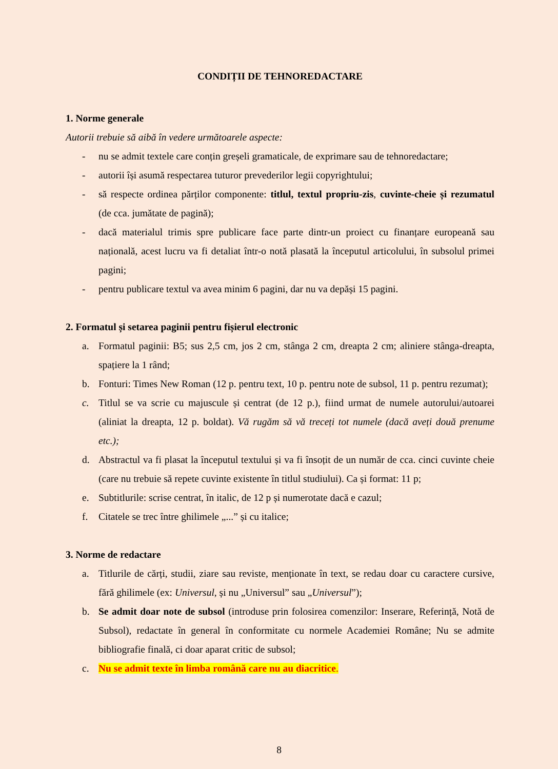CONDIȚII DE TEHNOREDACTARE
1. Norme generale
Autorii trebuie să aibă în vedere următoarele aspecte:
- nu se admit textele care conțin greșeli gramaticale, de exprimare sau de tehnoredactare;
- autorii își asumă respectarea tuturor prevederilor legii copyrightului;
- să respecte ordinea părților componente: titlul, textul propriu-zis, cuvinte-cheie și rezumatul (de cca. jumătate de pagină);
- dacă materialul trimis spre publicare face parte dintr-un proiect cu finanțare europeană sau națională, acest lucru va fi detaliat într-o notă plasată la începutul articolului, în subsolul primei pagini;
- pentru publicare textul va avea minim 6 pagini, dar nu va depăși 15 pagini.
2. Formatul și setarea paginii pentru fișierul electronic
a. Formatul paginii: B5; sus 2,5 cm, jos 2 cm, stânga 2 cm, dreapta 2 cm; aliniere stânga-dreapta, spațiere la 1 rând;
b. Fonturi: Times New Roman (12 p. pentru text, 10 p. pentru note de subsol, 11 p. pentru rezumat);
c. Titlul se va scrie cu majuscule și centrat (de 12 p.), fiind urmat de numele autorului/autoarei (aliniat la dreapta, 12 p. boldat). Vă rugăm să vă treceți tot numele (dacă aveți două prenume etc.);
d. Abstractul va fi plasat la începutul textului și va fi însoțit de un număr de cca. cinci cuvinte cheie (care nu trebuie să repete cuvinte existente în titlul studiului). Ca și format: 11 p;
e. Subtitlurile: scrise centrat, în italic, de 12 p și numerotate dacă e cazul;
f. Citatele se trec între ghilimele „...” și cu italice;
3. Norme de redactare
a. Titlurile de cărți, studii, ziare sau reviste, menționate în text, se redau doar cu caractere cursive, fără ghilimele (ex: Universul, și nu „Universul” sau „Universul”);
b. Se admit doar note de subsol (introduse prin folosirea comenzilor: Inserare, Referință, Notă de Subsol), redactate în general în conformitate cu normele Academiei Române; Nu se admite bibliografie finală, ci doar aparat critic de subsol;
c. Nu se admit texte în limba română care nu au diacritice.
8